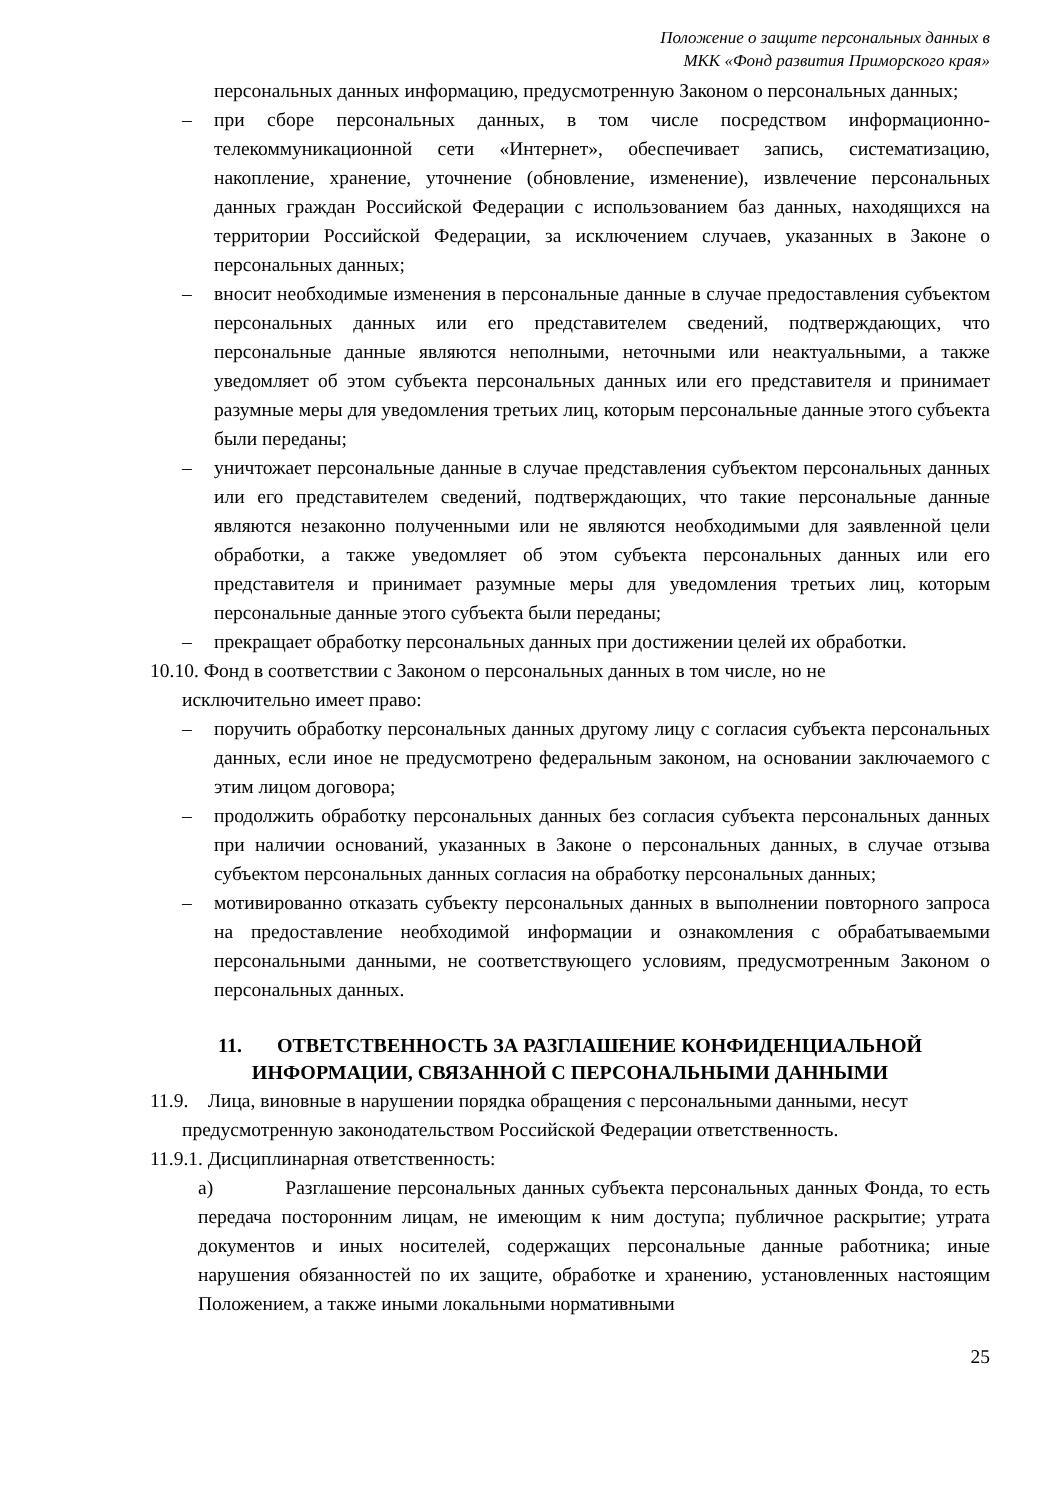Положение о защите персональных данных в
МКК «Фонд развития Приморского края»
персональных данных информацию, предусмотренную Законом о персональных данных;
– при сборе персональных данных, в том числе посредством информационно-телекоммуникационной сети «Интернет», обеспечивает запись, систематизацию, накопление, хранение, уточнение (обновление, изменение), извлечение персональных данных граждан Российской Федерации с использованием баз данных, находящихся на территории Российской Федерации, за исключением случаев, указанных в Законе о персональных данных;
– вносит необходимые изменения в персональные данные в случае предоставления субъектом персональных данных или его представителем сведений, подтверждающих, что персональные данные являются неполными, неточными или неактуальными, а также уведомляет об этом субъекта персональных данных или его представителя и принимает разумные меры для уведомления третьих лиц, которым персональные данные этого субъекта были переданы;
– уничтожает персональные данные в случае представления субъектом персональных данных или его представителем сведений, подтверждающих, что такие персональные данные являются незаконно полученными или не являются необходимыми для заявленной цели обработки, а также уведомляет об этом субъекта персональных данных или его представителя и принимает разумные меры для уведомления третьих лиц, которым персональные данные этого субъекта были переданы;
– прекращает обработку персональных данных при достижении целей их обработки.
10.10. Фонд в соответствии с Законом о персональных данных в том числе, но не
исключительно имеет право:
– поручить обработку персональных данных другому лицу с согласия субъекта персональных данных, если иное не предусмотрено федеральным законом, на основании заключаемого с этим лицом договора;
– продолжить обработку персональных данных без согласия субъекта персональных данных при наличии оснований, указанных в Законе о персональных данных, в случае отзыва субъектом персональных данных согласия на обработку персональных данных;
– мотивированно отказать субъекту персональных данных в выполнении повторного запроса на предоставление необходимой информации и ознакомления с обрабатываемыми персональными данными, не соответствующего условиям, предусмотренным Законом о персональных данных.
11. ОТВЕТСТВЕННОСТЬ ЗА РАЗГЛАШЕНИЕ КОНФИДЕНЦИАЛЬНОЙ
ИНФОРМАЦИИ, СВЯЗАННОЙ С ПЕРСОНАЛЬНЫМИ ДАННЫМИ
11.9. Лица, виновные в нарушении порядка обращения с персональными данными, несут
предусмотренную законодательством Российской Федерации ответственность.
11.9.1. Дисциплинарная ответственность:
а) Разглашение персональных данных субъекта персональных данных Фонда, то есть передача посторонним лицам, не имеющим к ним доступа; публичное раскрытие; утрата документов и иных носителей, содержащих персональные данные работника; иные нарушения обязанностей по их защите, обработке и хранению, установленных настоящим Положением, а также иными локальными нормативными
25